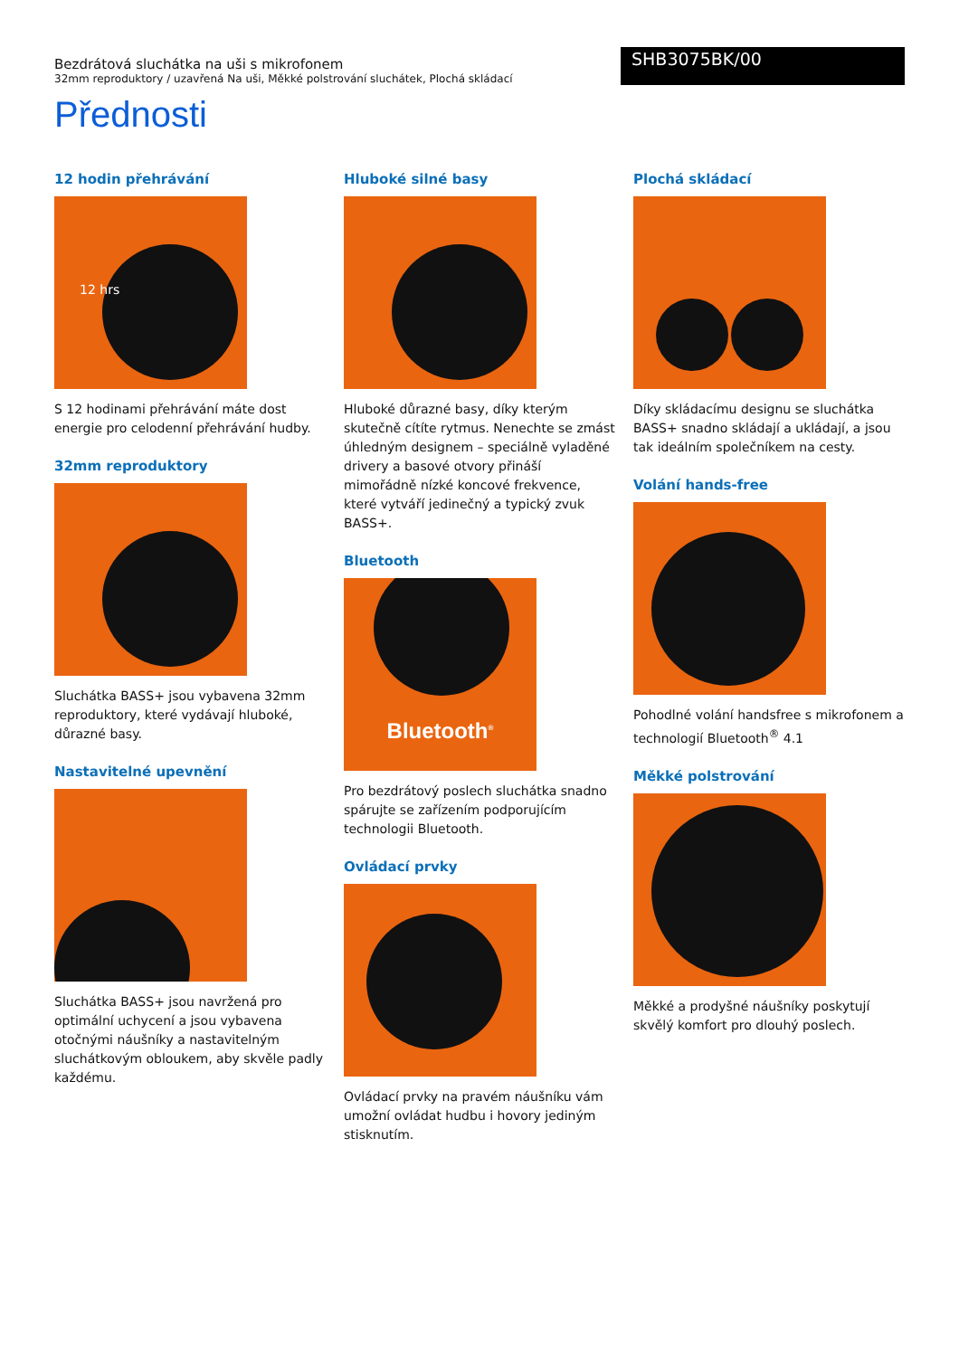Bezdrátová sluchátka na uši s mikrofonem
32mm reproduktory / uzavřená Na uši, Měkké polstrování sluchátek, Plochá skládací
SHB3075BK/00
Přednosti
12 hodin přehrávání
12 hrs
S 12 hodinami přehrávání máte dost energie pro celodenní přehrávání hudby.
32mm reproduktory
Sluchátka BASS+ jsou vybavena 32mm reproduktory, které vydávají hluboké, důrazné basy.
Nastavitelné upevnění
Sluchátka BASS+ jsou navržená pro optimální uchycení a jsou vybavena otočnými náušníky a nastavitelným sluchátkovým obloukem, aby skvěle padly každému.
Hluboké silné basy
Hluboké důrazné basy, díky kterým skutečně cítíte rytmus. Nenechte se zmást úhledným designem – speciálně vyladěné drivery a basové otvory přináší mimořádně nízké koncové frekvence, které vytváří jedinečný a typický zvuk BASS+.
Bluetooth
Bluetooth<sup>®</sup>
Pro bezdrátový poslech sluchátka snadno spárujte se zařízením podporujícím technologii Bluetooth.
Ovládací prvky
Ovládací prvky na pravém náušníku vám umožní ovládat hudbu i hovory jediným stisknutím.
Plochá skládací
Díky skládacímu designu se sluchátka BASS+ snadno skládají a ukládají, a jsou tak ideálním společníkem na cesty.
Volání hands-free
Pohodlné volání handsfree s mikrofonem a technologií Bluetooth<sup>®</sup> 4.1
Měkké polstrování
Měkké a prodyšné náušníky poskytují skvělý komfort pro dlouhý poslech.